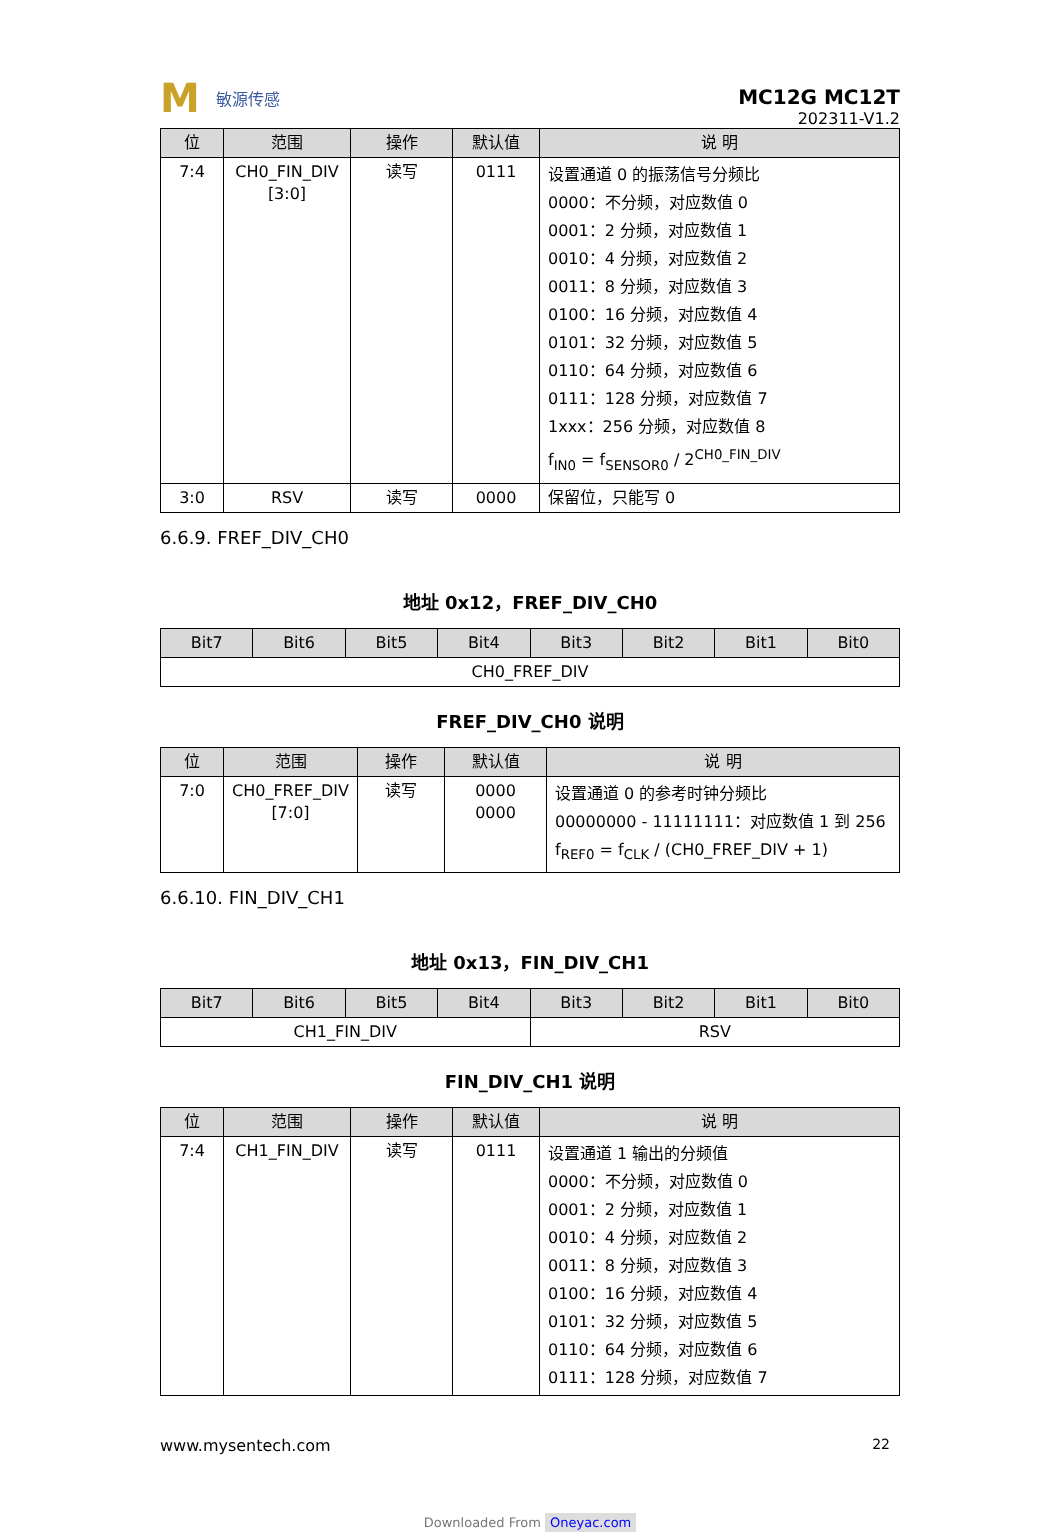M敏源传感
MC12G MC12T
202311-V1.2
| 位 | 范围 | 操作 | 默认值 | 说 明 |
| --- | --- | --- | --- | --- |
| 7:4 | CH0_FIN_DIV [3:0] | 读写 | 0111 | 设置通道 0 的振荡信号分频比 0000：不分频，对应数值 0 0001：2 分频，对应数值 1 0010：4 分频，对应数值 2 0011：8 分频，对应数值 3 0100：16 分频，对应数值 4 0101：32 分频，对应数值 5 0110：64 分频，对应数值 6 0111：128 分频，对应数值 7 1xxx：256 分频，对应数值 8 f<sub>IN0</sub> = f<sub>SENSOR0</sub> / 2<sup>CH0_FIN_DIV</sup> |
| 3:0 | RSV | 读写 | 0000 | 保留位，只能写 0 |
6.6.9. FREF_DIV_CH0
地址 0x12，FREF_DIV_CH0
| Bit7 | Bit6 | Bit5 | Bit4 | Bit3 | Bit2 | Bit1 | Bit0 |
| --- | --- | --- | --- | --- | --- | --- | --- |
| CH0_FREF_DIV | | | | | | | |
FREF_DIV_CH0 说明
| 位 | 范围 | 操作 | 默认值 | 说 明 |
| --- | --- | --- | --- | --- |
| 7:0 | CH0_FREF_DIV [7:0] | 读写 | 0000 0000 | 设置通道 0 的参考时钟分频比 00000000 - 11111111：对应数值 1 到 256 f<sub>REF0</sub> = f<sub>CLK</sub> / (CH0_FREF_DIV + 1) |
6.6.10. FIN_DIV_CH1
地址 0x13，FIN_DIV_CH1
| Bit7 | Bit6 | Bit5 | Bit4 | Bit3 | Bit2 | Bit1 | Bit0 |
| --- | --- | --- | --- | --- | --- | --- | --- |
| CH1_FIN_DIV | | | | RSV | | | |
FIN_DIV_CH1 说明
| 位 | 范围 | 操作 | 默认值 | 说 明 |
| --- | --- | --- | --- | --- |
| 7:4 | CH1_FIN_DIV | 读写 | 0111 | 设置通道 1 输出的分频值 0000：不分频，对应数值 0 0001：2 分频，对应数值 1 0010：4 分频，对应数值 2 0011：8 分频，对应数值 3 0100：16 分频，对应数值 4 0101：32 分频，对应数值 5 0110：64 分频，对应数值 6 0111：128 分频，对应数值 7 |
www.mysentech.com 22
Downloaded From Oneyac.com